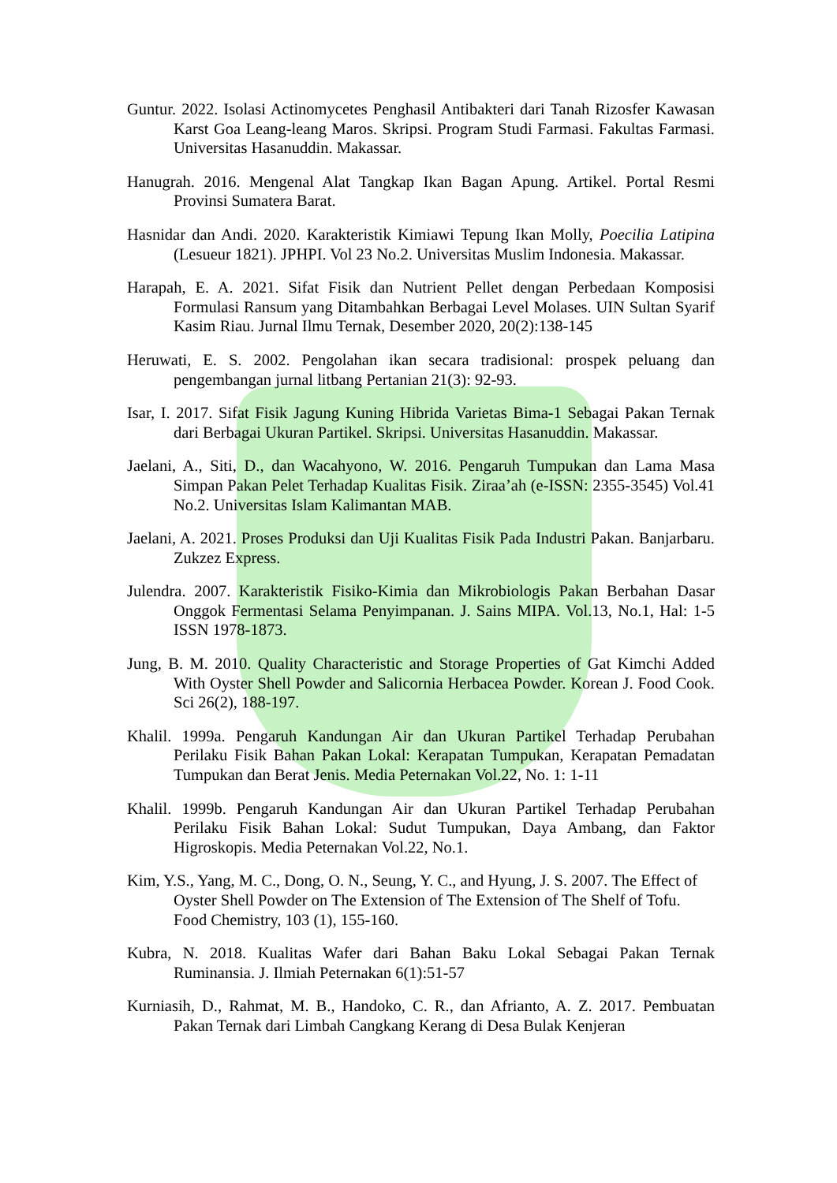Guntur. 2022. Isolasi Actinomycetes Penghasil Antibakteri dari Tanah Rizosfer Kawasan Karst Goa Leang-leang Maros. Skripsi. Program Studi Farmasi. Fakultas Farmasi. Universitas Hasanuddin. Makassar.
Hanugrah. 2016. Mengenal Alat Tangkap Ikan Bagan Apung. Artikel. Portal Resmi Provinsi Sumatera Barat.
Hasnidar dan Andi. 2020. Karakteristik Kimiawi Tepung Ikan Molly, Poecilia Latipina (Lesueur 1821). JPHPI. Vol 23 No.2. Universitas Muslim Indonesia. Makassar.
Harapah, E. A. 2021. Sifat Fisik dan Nutrient Pellet dengan Perbedaan Komposisi Formulasi Ransum yang Ditambahkan Berbagai Level Molases. UIN Sultan Syarif Kasim Riau. Jurnal Ilmu Ternak, Desember 2020, 20(2):138-145
Heruwati, E. S. 2002. Pengolahan ikan secara tradisional: prospek peluang dan pengembangan jurnal litbang Pertanian 21(3): 92-93.
Isar, I. 2017. Sifat Fisik Jagung Kuning Hibrida Varietas Bima-1 Sebagai Pakan Ternak dari Berbagai Ukuran Partikel. Skripsi. Universitas Hasanuddin. Makassar.
Jaelani, A., Siti, D., dan Wacahyono, W. 2016. Pengaruh Tumpukan dan Lama Masa Simpan Pakan Pelet Terhadap Kualitas Fisik. Ziraa’ah (e-ISSN: 2355-3545) Vol.41 No.2. Universitas Islam Kalimantan MAB.
Jaelani, A. 2021. Proses Produksi dan Uji Kualitas Fisik Pada Industri Pakan. Banjarbaru. Zukzez Express.
Julendra. 2007. Karakteristik Fisiko-Kimia dan Mikrobiologis Pakan Berbahan Dasar Onggok Fermentasi Selama Penyimpanan. J. Sains MIPA. Vol.13, No.1, Hal: 1-5 ISSN 1978-1873.
Jung, B. M. 2010. Quality Characteristic and Storage Properties of Gat Kimchi Added With Oyster Shell Powder and Salicornia Herbacea Powder. Korean J. Food Cook. Sci 26(2), 188-197.
Khalil. 1999a. Pengaruh Kandungan Air dan Ukuran Partikel Terhadap Perubahan Perilaku Fisik Bahan Pakan Lokal: Kerapatan Tumpukan, Kerapatan Pemadatan Tumpukan dan Berat Jenis. Media Peternakan Vol.22, No. 1: 1-11
Khalil. 1999b. Pengaruh Kandungan Air dan Ukuran Partikel Terhadap Perubahan Perilaku Fisik Bahan Lokal: Sudut Tumpukan, Daya Ambang, dan Faktor Higroskopis. Media Peternakan Vol.22, No.1.
Kim, Y.S., Yang, M. C., Dong, O. N., Seung, Y. C., and Hyung, J. S. 2007. The Effect of Oyster Shell Powder on The Extension of The Extension of The Shelf of Tofu. Food Chemistry, 103 (1), 155-160.
Kubra, N. 2018. Kualitas Wafer dari Bahan Baku Lokal Sebagai Pakan Ternak Ruminansia. J. Ilmiah Peternakan 6(1):51-57
Kurniasih, D., Rahmat, M. B., Handoko, C. R., dan Afrianto, A. Z. 2017. Pembuatan Pakan Ternak dari Limbah Cangkang Kerang di Desa Bulak Kenjeran